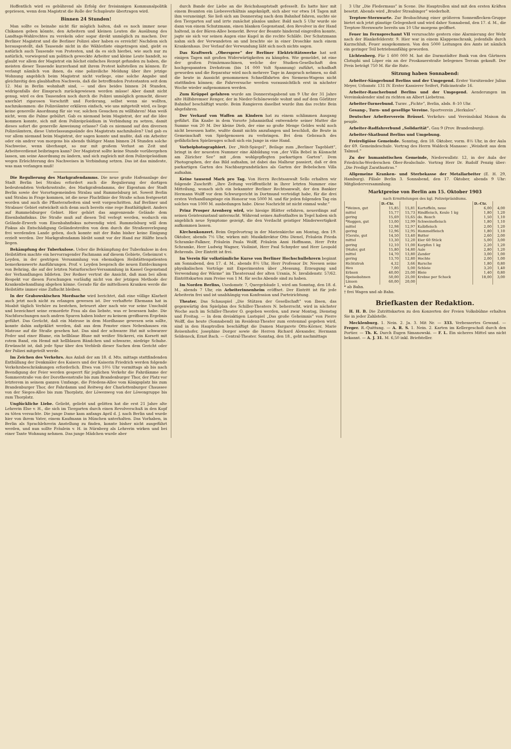Hoffentlich wird es gebührend als Erfolg der freisinnigen Kommunalpolitik gepriesen, wenn dem Magistrat die Rolle der Schupleute übertragen wird.
Binnen 24 Stunden!
Man sollte es beinahe nicht für möglich halten, daß es noch immer neue Chikanen geben könnte, den Arbeitern und kleinen Leuten die Ausübung des Landtags-Wahlrechtes zu verekeln oder sogar direkt unmöglich zu machen. Der Berliner Magistrat und die Berliner Polizei aber haben es erreicht! Nachdem sich herausgestellt, daß Tausende nicht in die Wählerliste eingetragen sind, giebt es natürlich auch Tausende von Protesten, und da es sich hierbei, wie auch nur zu natürlich, vorwiegend um politisch geweckte Arbeiter und kleine Leute handelt, so glaubt vor allem der Magistrat ein höchst einfaches Rezept gefunden zu haben, die meisten dieser Tausende kurzerhand mit ihrem Protest kaltstellen zu können. Er verlangt nämlich von ihnen, da eine polizeiliche Meldung über ihre jetzige Wohnung angeblich beim Magistrat nicht vorliege, eine solche Angabe und gleichzeitig den glaubhaften Nachweis, daß die betreffenden Protestanten seit dem 12. Mai in Berlin wohnhaft sind, — und dies beides binnen 24 Stunden, widrigenfalls der Einspruch zurückgewiesen werden müsse! Aber damit nicht genug, wird es den Tausenden noch durch die Polizei unmöglich gemacht, dieser unerhört rigorosen Vorschrift und Forderung, selbst wenn sie wollten, nachzukommen: die Polizeiämter erklären einfach, wie uns mitgeteilt wird, es liege keine generelle Anordnung für sie vor, solchen Gesuchen zu willfahren! Man weiß nicht, wem die Palme gebührt. Gab es niemand beim Magistrat, der auf die Idee kommen konnte, sich mit dem Polizeipräsidium in Verbindung zu setzen, damit dieses sofort die generelle Anweisung erlasse? Gab es niemand auf den diversen Polizeiämtern, diese Unterlassungssünde des Magistrats nachzuholen? Und gab es vor allem niemand beim Magistrat, der sagen konnte und mußte, daß ein Arbeiter oder ein andrer von morgens bis abends thätiger Mann binnen 24 Stunden solche Nachweise, wenn überhaupt, so nur mit großem Verlust an Zeit und Arbeitsverdienst beibringen kann? Der Magistrat sollte keine Stunde vorübergehen lassen, um seine Anordnung zu ändern, und sich zugleich mit dem Polizeipräsidium wegen Erleichterung des Nachweises in Verbindung setzen. Das ist das mindeste, was man verlangen muß!
Die Regulierung des Markgrafendamms. Die neue große Hafenanlage der Stadt Berlin bei Stralau erfordert auch die Regulierung der dortigen bedeutendsten Verkehrsstraße, des Markgrafendamms, der Eigentum der Stadt Berlin sowie der Vorortsgemeinden Stralau und Rummelsburg ist. Soweit Berlin und Stralau in Frage kommen, ist die neue Fluchtlinie der Straße schon festgesetzt worden und auch die Pflasterarbeiten sind weit vorgeschritten. Auf Berliner und Stralauer Gebiet entwickelt sich denn auch bereits eine rege Bauthätigkeit. Anders auf Rummelsburger Gebiet. Hier gehört das angrenzende Gelände dem Eisenbahnfiskus. Die Straße muß auf diesen Teil verlegt werden, wodurch ein Gelände-Erwerb vom Eisenbahnfiskus notwendig wird. Rummelsburg will dem Fiskus als Entschädigung Geländestreifen von dem durch die Straßenverlegung frei werdenden Lande geben, doch konnte mit der Bahn bisher keine Einigung erzielt werden. Der Markgrafendamm bleibt somit vor der Hand zur Hälfte brach liegen.
Bekämpfung der Tuberkulose. Ueber die Bekämpfung der Tuberkulose in den Heilstätten machte ein hervorragender Fachmann auf diesem Gebiete, Geheimrat v. Leyden, in der gestrigen Versammlung von ehemaligen Heilstättenpatienten bemerkenswerte Ausführungen. Prof. v. Leyden besprach die neuen Entdeckungen von Behring, die auf der letzten Naturforscher-Versammlung in Kassel Gegenstand der Verhandlungen bildeten. Der Redner vertrat die Ansicht, daß man bei allem Respekt vor diesen Forschungen vorläufig nicht von der jetzigen Methode der Krankenbehandlung abgehen könne. Gerade für die mittellosen Kranken werde die Heilstätte immer eine Zuflucht bleiben.
In der Grabowskischen Mordsache wird berichtet, daß eine völlige Klarheit auch jetzt noch nicht zu erlangen gewesen ist. Der verhaftete Ehemann hat in Moabit täglich Verhöre zu bestehen, beteuert aber nach wie vor seine Unschuld und bezeichnet seine ermordete Frau als das liebste, was er besessen habe. Die Nachforschungen nach andren Spuren haben bisher zu keinem greifbaren Ergebnis geführt. Das Gerücht, daß ein Matrose in dem Mordhause gewesen sein sollte, konnte dahin aufgeklärt werden, daß aus dem Fenster eines Nebenhauses ein Matrose auf die Straße gesehen hat. Das sind der schwarze Hut mit schwarzer Feder und einer Blume, ein hellblaue Bluse mit weißer Stickerei, ein Korsett mit rotem Band, ein Hemd mit hellblauen Bändchen und schwarze, niedrige Schuhe. Erwünscht ist, daß jede Spur über den Verbleib dieser Sachen dem Gericht oder der Polizei mitgeteilt werde.
Im Zeichen des Verkehrs. Aus Anlaß der am 18. d. Mts. mittags stattfindenden Enthüllung der Denkmäler des Kaisers und der Kaiserin Friedrich werden folgende Verkehrsbeschränkungen erforderlich. Etwa von 10½ Uhr vormittags ab bis nach Beendigung der Feier werden gesperrt für jeglichen Verkehr die Fahrdämme der Sommerstraße von der Dorotheenstraße bis zum Brandenburger Thor, der Platz vor letzterem in seinem ganzen Umfange, die Friedens-Allee vom Königsplatz bis zum Brandenburger Thor, der Fahrdamm und Reitweg der Charlottenburger Chaussee von der Sieges-Allee bis zum Thorplatz, der Löwenweg von der Löwengruppe bis zum Thorplatz.
Unglückliche Liebe. Geliebt, geliebt und gelitten hat die erst 21 Jahre alte Lehrerin Else v. H., die sich im Tiergarten durch einen Revolverschuß in den Kopf zu töten versuchte. Die junge Dame kam anfangs April d. J. nach Berlin und wurde hier von ihrem Vater, einem Kaufmann in München unterhalten. Das Vorhaben, in Berlin als Sprachlehrerin Anstellung zu finden, konnte bisher nicht ausgeführt werden, und nun sollte Fräulein v. H. in Nürnberg als Lehrerin wirken und bei einer Tante Wohnung nehmen. Das junge Mädchen wurde aber
durch Bande der Liebe an die Reichshauptstadt gefesselt. Es hatte hier mit einem Beamten ein Liebesverhältnis angeknüpft, sich aber vor etwa 14 Tagen mit ihm veruneinigt. Sie ließ sich am Donnerstag nach dem Bahnhof fahren, suchte sie den Tiergarten auf und irrte zunächst planlos umher. Bald nach 5 Uhr wurde sie dann von einem Schutzmann, einen blanken Gegenstand, den Revolver in der Hand haltend, in der Bären-Allee bemerkt. Bevor der Beamte hindernd eingreifen konnte, jagte sie sich vor seinen Augen eine Kugel in die rechte Schläfe. Der Schutzmann nahm sich der Verwundeten an und brachte sie in einer Droschke nach einem Krankenhaus. Der Verlauf der Verwundung läßt sich noch nichts sagen.
Das Kraftwerk „Oberspree“ der Berliner Elektricitätswerke hat seit einigen Tagen mit großen Widerwärtigkeiten zu kämpfen. Wie gemeldet, ist eine der großen Primärmaschinen, welche der Studien-Gesellschaft den hochgespannten Drehstrom (bis 14 000 Volt Spannung) zuführt, schadhaft geworden und die Reparatur wird noch mehrere Tage in Anspruch nehmen, so daß die heute in Aussicht genommenen Schnellfahrten des Siemens-Wagens nicht stattfinden können; die Fahrversuche werden voraussichtlich erst in nächster Woche wieder aufgenommen werden.
Zum Krüppel gefahren wurde am Donnerstagabend um 9 Uhr der 31 Jahre alte Hilfsbremser Renger, der in Nieder-Schöneweide wohnt und auf dem Görlitzer Bahnhof beschäftigt wurde. Beim Rangieren daselbst wurde ihm das rechte Bein abgefahren.
Der Verkauf von Waffen an Kindern hat zu einem schlimmen Ausgang geführt. Ein Knabe in dem Vororte Johannisthal entwendete seiner Mutter die Summe von 20 M. Der kleine Dieb, der eine so große Menge Geldes wohl noch nicht besessen hatte, wußte damit nichts anzufangen und beschloß, die Beute in Gemeinschaft von Spielgenossen zu verbringen. Bei dem Gebrauch des gefährlichen Spielzeuges schoß sich ein Junge in eine Hand.
Vorbeiphotographiert. Der „Welt-Spiegel“, Beilage zum „Berliner Tageblatt“, bringt in der neuesten Nummer eine Abbildung von „der Villa Bebel in Küsnacht am Züricher See“ mit „dem wohlgepflegten parkartigen Garten“. Dem Photographen, der das Bild aufnahm, ist dabei das Malheur passiert, daß er den parkartigen Garten des Nachbargrundstückes als Garten der Bebelschen Villa aufnahm.
Keine tausend Mark pro Tag. Von Herrn Rechtsanwalt Sello erhalten wir folgende Zuschrift: „Ihre Zeitung veröffentlicht in Ihrer letzten Nummer eine Mitteilung, wonach sich ein bekannter Berliner Rechtsanwalt, der den Bankier Hermann Wulff vor dem Schwurgericht in Dortmund verteidigt habe, für die drei ersten Verhandlungstage ein Honorar von 5000 M. und für jeden folgenden Tag ein solches von 1000 M. ausbedungen habe. Diese Nachricht ist nicht einmal wahr.“
Prinz Prosper Arenberg wird, wie hiesige Blätter erfahren, neuerdings auf seinen Geisteszustand untersucht. Während seines Aufenthaltes in Tegel haben sich angeblich neue Symptome gezeigt, die den Verdacht geistiger Minderwertigkeit aufkommen lassen.
Kirchenkonzert. Beim Orgelvortrag in der Marienkirche am Montag, den 19. Oktober, abends 7½ Uhr, wirken mit: Musikdirektor Otto Dienel, Fräulein Frieda Schramke-Falkner, Fräulein Paula Wolff, Fräulein Anni Hoffmann, Herr Fritz Schramke, Herr Ludwig Wagner, Violinist, Herr Paul Schnyder und Herr Leopold Behrends. Der Eintritt ist frei.
Im Verein für volkstümliche Kurse von Berliner Hochschullehrern beginnt am Sonnabend, den 17. d. M., abends 8½ Uhr, Herr Professor Dr. Neesen seine physikalischen Vorträge mit Experimenten über „Messung, Erzeugung und Verwendung der Wärme“ im Theatersaal der alten Urania, N. Invalidenstr. 57/62. Eintrittskarten zum Preise von 1 M. für sechs Abende sind zu haben.
Im Norden Berlins, Usedomstr. 7, Quergebäude 1, wird am Sonntag, den 18. d. M., abends 7 Uhr, ein Arbeiterinnenheim eröffnet. Der Eintritt ist für jede Arbeiterin frei und ist unabhängig von Konfession und Parteirichtung.
Theater. Das Schauspiel „Die Stützen der Gesellschaft“ von Ibsen, das gegenwärtig den Spielplan des Schiller-Theaters N. beherrscht, wird in nächster Woche auch im Schiller-Theater O. gegeben werden, und zwar Montag, Dienstag und Freitag. — In dem dreiaktigen Lustspiel „Das große Geheimnis“ von Pierre Wolff, das heute (Sonnabend) im Residenz-Theater zum erstenmal gegeben wird, sind in den Hauptrollen beschäftigt die Damen Margarete Otto-Körner, Marie Reisenhofer, Josephine Dorger sowie die Herren Richard Alexander, Hermann Seldeneck, Ernst Bach. — Central-Theater. Sonntag, den 18., geht nachmittags
3 Uhr „Die Fledermaus“ in Scene. Die Hauptrollen sind mit den ersten Kräften besetzt. Abends wird „Bruder Straubinger“ wiederholt.
Treptow-Sternwarte. Zur Beobachtung einer größeren Sonnenflecken-Gruppe bietet sich jetzt günstige Gelegenheit und wird daher Sonnabend, den 17. d. M., die Treptow-Sternwarte bereits um 10 Uhr morgens geöffnet.
Feuer im Fernsprechamt VII verursachte gestern eine Alarmierung der Wehr nach der Blankefelderstr. 9. Hier war in einem Klappenschrank, jedenfalls durch Kurzschluß, Feuer ausgekommen. Von den 5000 Leitungen des Amts ist nämlich ein geringer Teil betriebsunfähig geworden.
Lichtenberg. Für 1 600 000 M. hat die Darmstädter Bank von den Gärtnern Clotuphi und Löper ein an der Proskauerstraße belegenes Terrain gekauft. Der Preis beträgt 750 M. für die Rute.
Sitzung haben Sonnabend:
Arbeiter-Sängerbund Berlins und der Umgegend. Erster Vorsitzender Julius Meyer, Urbanstr. 131 IV. Erster Kassierer Seifert, Fidicinstraße 16.
Arbeiter-Raucherbund Berlins und der Umgegend. Aenderungen im Vereinskalender sind zu richten an Albert Liebetrau.
Arbeiter-Turnerbund. Turnv. „Fichte“, Berlin, abds. 8–10 Uhr.
Gesang-, Turn- und gesellige Vereine. Sportverein „Herkules“.
Deutscher Arbeiterverein Brüssel. Verkehrs- und Vereinslokal Maison du peuple.
Arbeiter-Radfahrerbund „Solidarität“. Gau 9 (Prov. Brandenburg).
Arbeiter-Skatbund Berlins und Umgebung.
Freireligiöse Gemeinde. Sonntag, den 18. Oktober, vorm. 8½ Uhr, in der Aula der 69. Gemeindeschule. Vortrag des Herrn Waldeck Manasse: „Weisheit aus dem Talmud.“
Zu der humanistischen Gemeinde, Niederwallstr. 12, in der Aula der Friedrichs-Werderschen Ober-Realschule. Vortrag Herr Dr. Rudolf Penzig über: „Die Predigt Zarathustras.“
Allgemeine Kranken- und Sterbekasse der Metallarbeiter (E. H. 29, Hamburg). Filiale Berlin 3. Sonnabend, den 17. Oktober, abends 9 Uhr: Mitgliederversammlung.
Marktpreise von Berlin am 15. Oktober 1903
nach Ermittelungen des kgl. Polizeipräsidiums.
| | D.-Ctr. | | | D.-Ctr. | |
| --- | --- | --- | --- | --- | --- |
| *Weizen, gut | 15,85 | 15,81 | Kartoffeln, neue | 6,00 | 4,00 |
| mittel | 15,77 | 15,73 | Rindfleisch, Keule 1 kg | 1,80 | 1,20 |
| gering | 15,69 | 15,65 | do. Bauch | 1,50 | 1,10 |
| *Roggen, gut | 13,00 | 12,99 | Schweinefleisch | 1,80 | 1,10 |
| mittel | 12,98 | 12,97 | Kalbfleisch | 2,00 | 1,20 |
| gering | 12,96 | 12,95 | Hammelfleisch | 1,80 | 1,10 |
| †Gerste, gut | 14,50 | 13,40 | Butter | 2,60 | 2,00 |
| mittel | 13,30 | 12,20 | Eier 60 Stück | 5,00 | 3,00 |
| gering | 12,10 | 11,00 | Karpfen 1 kg | 2,20 | 1,20 |
| †Hafer, gut | 15,80 | 14,80 | Aale | 2,80 | 1,20 |
| mittel | 14,70 | 13,80 | Zander | 3,00 | 1,00 |
| gering | 13,70 | 12,80 | Hechte | 2,00 | 1,00 |
| Richtstroh | 4,32 | 3,66 | Barsche | 1,80 | 0,80 |
| Heu | 7,00 | 5,00 | Schleie | 3,20 | 1,40 |
| Erbsen | 40,00 | 25,00 | Bleie | 1,40 | 0,80 |
| Speisebohnen | 50,00 | 25,00 | Krebse per Schock | 18,00 | 3,00 |
| Linsen | 60,00 | 20,00 | | | |
* ab Bahn.
† frei Wagen und ab Bahn.
Briefkasten der Redaktion.
H. H. B. Die Zutrittskarten zu den Konzerten der Freien Volksbühne erhalten Sie in jeder Zahlstelle.
Mecklenburg. 1. Nein. 2. Ja. 3. Mit Nr. — 333. Verbessertes Gewand. — Freger. R.-Quittung. — A. R. S. 1. Nein. 2. Karten im Kellergeschoß durch den Portier. — Th. K. Durch Eugen Simanowski. — F. L. Ein sicheres Mittel uns nicht bekannt. — A. J. 31. M. 6,50 inkl. Briefsteller.